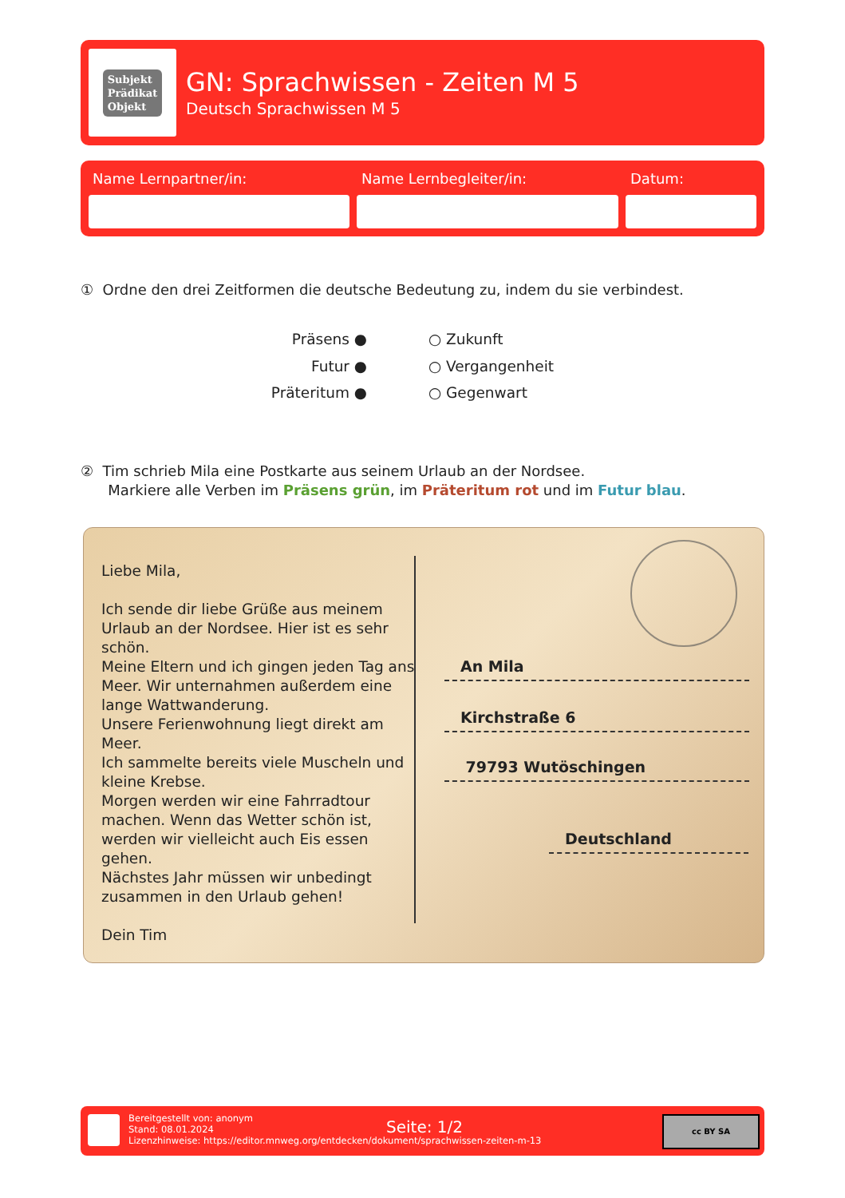Subjekt
Prädikat
Objekt
GN: Sprachwissen - Zeiten M 5
Deutsch Sprachwissen M 5
Name Lernpartner/in: Name Lernbegleiter/in: Datum:
① Ordne den drei Zeitformen die deutsche Bedeutung zu, indem du sie verbindest.
Präsens ●
Futur ●
Präteritum ●
○ Zukunft
○ Vergangenheit
○ Gegenwart
② Tim schrieb Mila eine Postkarte aus seinem Urlaub an der Nordsee.
Markiere alle Verben im Präsens grün, im Präteritum rot und im Futur blau.
Liebe Mila,
Ich sende dir liebe Grüße aus meinem Urlaub an der Nordsee. Hier ist es sehr schön.
Meine Eltern und ich gingen jeden Tag ans Meer. Wir unternahmen außerdem eine lange Wattwanderung.
Unsere Ferienwohnung liegt direkt am Meer.
Ich sammelte bereits viele Muscheln und kleine Krebse.
Morgen werden wir eine Fahrradtour machen. Wenn das Wetter schön ist, werden wir vielleicht auch Eis essen gehen.
Nächstes Jahr müssen wir unbedingt zusammen in den Urlaub gehen!
Dein Tim
An Mila
Kirchstraße 6
79793 Wutöschingen
Deutschland
Bereitgestellt von: anonym
Stand: 08.01.2024
Lizenzhinweise: https://editor.mnweg.org/entdecken/dokument/sprachwissen-zeiten-m-13
Seite: 1/2 cc BY SA